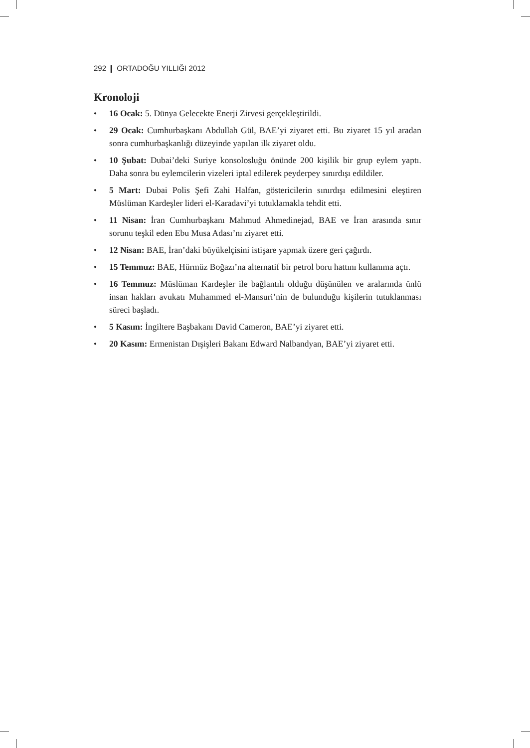292 ❙ ORTADOĞU YILLIĞI 2012
Kronoloji
• 16 Ocak: 5. Dünya Gelecekte Enerji Zirvesi gerçekleştirildi.
• 29 Ocak: Cumhurbaşkanı Abdullah Gül, BAE’yi ziyaret etti. Bu ziyaret 15 yıl aradan sonra cumhurbaşkanlığı düzeyinde yapılan ilk ziyaret oldu.
• 10 Şubat: Dubai’deki Suriye konsolosluğu önünde 200 kişilik bir grup eylem yaptı. Daha sonra bu eylemcilerin vizeleri iptal edilerek peyderpey sınırdışı edildiler.
• 5 Mart: Dubai Polis Şefi Zahi Halfan, göstericilerin sınırdışı edilmesini eleştiren Müslüman Kardeşler lideri el-Karadavi’yi tutuklamakla tehdit etti.
• 11 Nisan: İran Cumhurbaşkanı Mahmud Ahmedinejad, BAE ve İran arasında sınır sorunu teşkil eden Ebu Musa Adası’nı ziyaret etti.
• 12 Nisan: BAE, İran’daki büyükelçisini istişare yapmak üzere geri çağırdı.
• 15 Temmuz: BAE, Hürmüz Boğazı’na alternatif bir petrol boru hattını kullanıma açtı.
• 16 Temmuz: Müslüman Kardeşler ile bağlantılı olduğu düşünülen ve aralarında ünlü insan hakları avukatı Muhammed el-Mansuri’nin de bulunduğu kişilerin tutuklanması süreci başladı.
• 5 Kasım: İngiltere Başbakanı David Cameron, BAE’yi ziyaret etti.
• 20 Kasım: Ermenistan Dışişleri Bakanı Edward Nalbandyan, BAE’yi ziyaret etti.